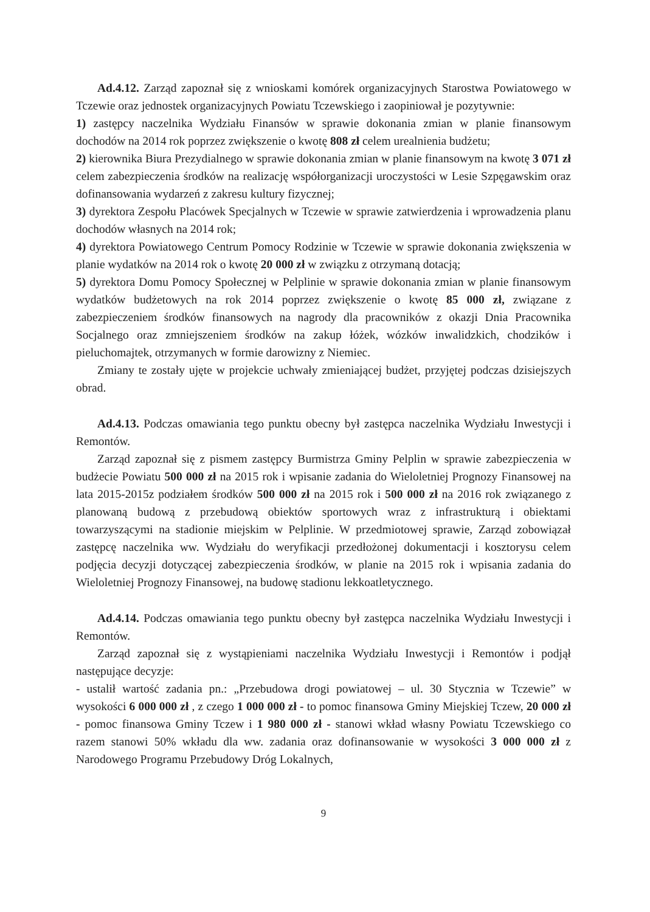Ad.4.12. Zarząd zapoznał się z wnioskami komórek organizacyjnych Starostwa Powiatowego w Tczewie oraz jednostek organizacyjnych Powiatu Tczewskiego i zaopiniował je pozytywnie:
1) zastępcy naczelnika Wydziału Finansów w sprawie dokonania zmian w planie finansowym dochodów na 2014 rok poprzez zwiększenie o kwotę 808 zł celem urealnienia budżetu;
2) kierownika Biura Prezydialnego w sprawie dokonania zmian w planie finansowym na kwotę 3 071 zł celem zabezpieczenia środków na realizację współorganizacji uroczystości w Lesie Szpęgawskim oraz dofinansowania wydarzeń z zakresu kultury fizycznej;
3) dyrektora Zespołu Placówek Specjalnych w Tczewie w sprawie zatwierdzenia i wprowadzenia planu dochodów własnych na 2014 rok;
4) dyrektora Powiatowego Centrum Pomocy Rodzinie w Tczewie w sprawie dokonania zwiększenia w planie wydatków na 2014 rok o kwotę 20 000 zł w związku z otrzymaną dotacją;
5) dyrektora Domu Pomocy Społecznej w Pelplinie w sprawie dokonania zmian w planie finansowym wydatków budżetowych na rok 2014 poprzez zwiększenie o kwotę 85 000 zł, związane z zabezpieczeniem środków finansowych na nagrody dla pracowników z okazji Dnia Pracownika Socjalnego oraz zmniejszeniem środków na zakup łóżek, wózków inwalidzkich, chodzików i pieluchomajtek, otrzymanych w formie darowizny z Niemiec.
Zmiany te zostały ujęte w projekcie uchwały zmieniającej budżet, przyjętej podczas dzisiejszych obrad.
Ad.4.13. Podczas omawiania tego punktu obecny był zastępca naczelnika Wydziału Inwestycji i Remontów.
Zarząd zapoznał się z pismem zastępcy Burmistrza Gminy Pelplin w sprawie zabezpieczenia w budżecie Powiatu 500 000 zł na 2015 rok i wpisanie zadania do Wieloletniej Prognozy Finansowej na lata 2015-2015z podziałem środków 500 000 zł na 2015 rok i 500 000 zł na 2016 rok związanego z planowaną budową z przebudową obiektów sportowych wraz z infrastrukturą i obiektami towarzyszącymi na stadionie miejskim w Pelplinie. W przedmiotowej sprawie, Zarząd zobowiązał zastępcę naczelnika ww. Wydziału do weryfikacji przedłożonej dokumentacji i kosztorysu celem podjęcia decyzji dotyczącej zabezpieczenia środków, w planie na 2015 rok i wpisania zadania do Wieloletniej Prognozy Finansowej, na budowę stadionu lekkoatletycznego.
Ad.4.14. Podczas omawiania tego punktu obecny był zastępca naczelnika Wydziału Inwestycji i Remontów.
Zarząd zapoznał się z wystąpieniami naczelnika Wydziału Inwestycji i Remontów i podjął następujące decyzje:
- ustalił wartość zadania pn.: „Przebudowa drogi powiatowej – ul. 30 Stycznia w Tczewie” w wysokości 6 000 000 zł , z czego 1 000 000 zł - to pomoc finansowa Gminy Miejskiej Tczew, 20 000 zł - pomoc finansowa Gminy Tczew i 1 980 000 zł - stanowi wkład własny Powiatu Tczewskiego co razem stanowi 50% wkładu dla ww. zadania oraz dofinansowanie w wysokości 3 000 000 zł z Narodowego Programu Przebudowy Dróg Lokalnych,
9